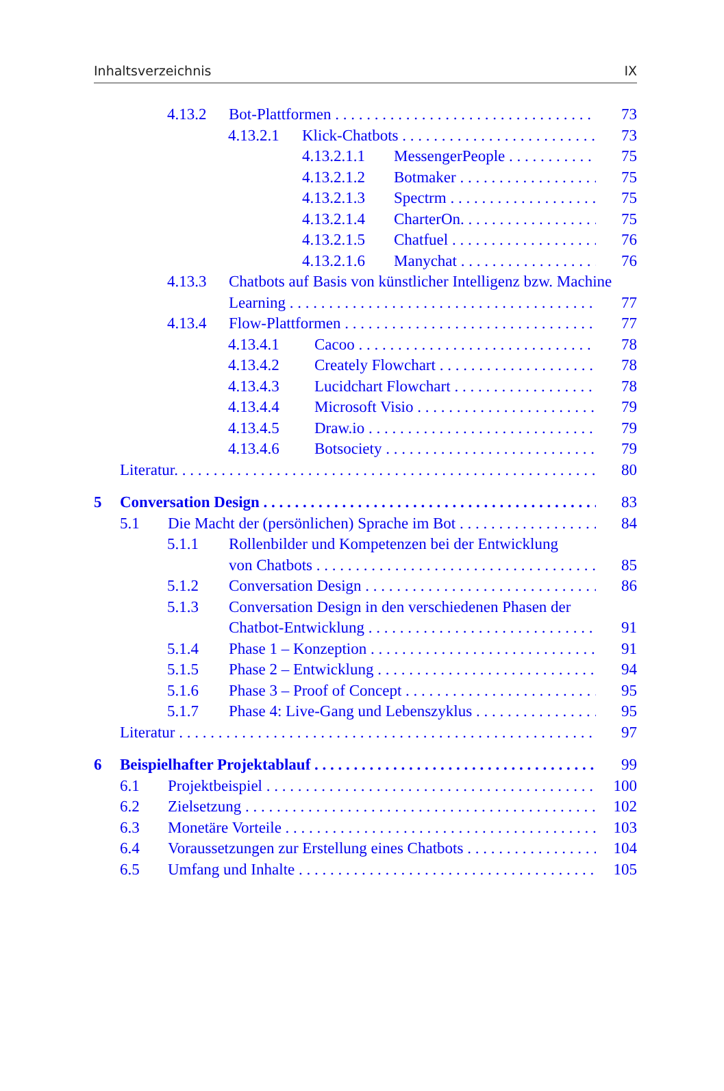Inhaltsverzeichnis IX
4.13.2 Bot-Plattformen 73
4.13.2.1 Klick-Chatbots 73
4.13.2.1.1 MessengerPeople 75
4.13.2.1.2 Botmaker 75
4.13.2.1.3 Spectrm 75
4.13.2.1.4 CharterOn. 75
4.13.2.1.5 Chatfuel 76
4.13.2.1.6 Manychat 76
4.13.3 Chatbots auf Basis von künstlicher Intelligenz bzw. Machine
Learning 77
4.13.4 Flow-Plattformen 77
4.13.4.1 Cacoo 78
4.13.4.2 Creately Flowchart 78
4.13.4.3 Lucidchart Flowchart 78
4.13.4.4 Microsoft Visio 79
4.13.4.5 Draw.io 79
4.13.4.6 Botsociety 79
Literatur. 80
5 Conversation Design 83
5.1 Die Macht der (persönlichen) Sprache im Bot 84
5.1.1 Rollenbilder und Kompetenzen bei der Entwicklung
von Chatbots 85
5.1.2 Conversation Design 86
5.1.3 Conversation Design in den verschiedenen Phasen der
Chatbot-Entwicklung 91
5.1.4 Phase 1 – Konzeption 91
5.1.5 Phase 2 – Entwicklung 94
5.1.6 Phase 3 – Proof of Concept 95
5.1.7 Phase 4: Live-Gang und Lebenszyklus 95
Literatur 97
6 Beispielhafter Projektablauf 99
6.1 Projektbeispiel 100
6.2 Zielsetzung 102
6.3 Monetäre Vorteile 103
6.4 Voraussetzungen zur Erstellung eines Chatbots 104
6.5 Umfang und Inhalte 105